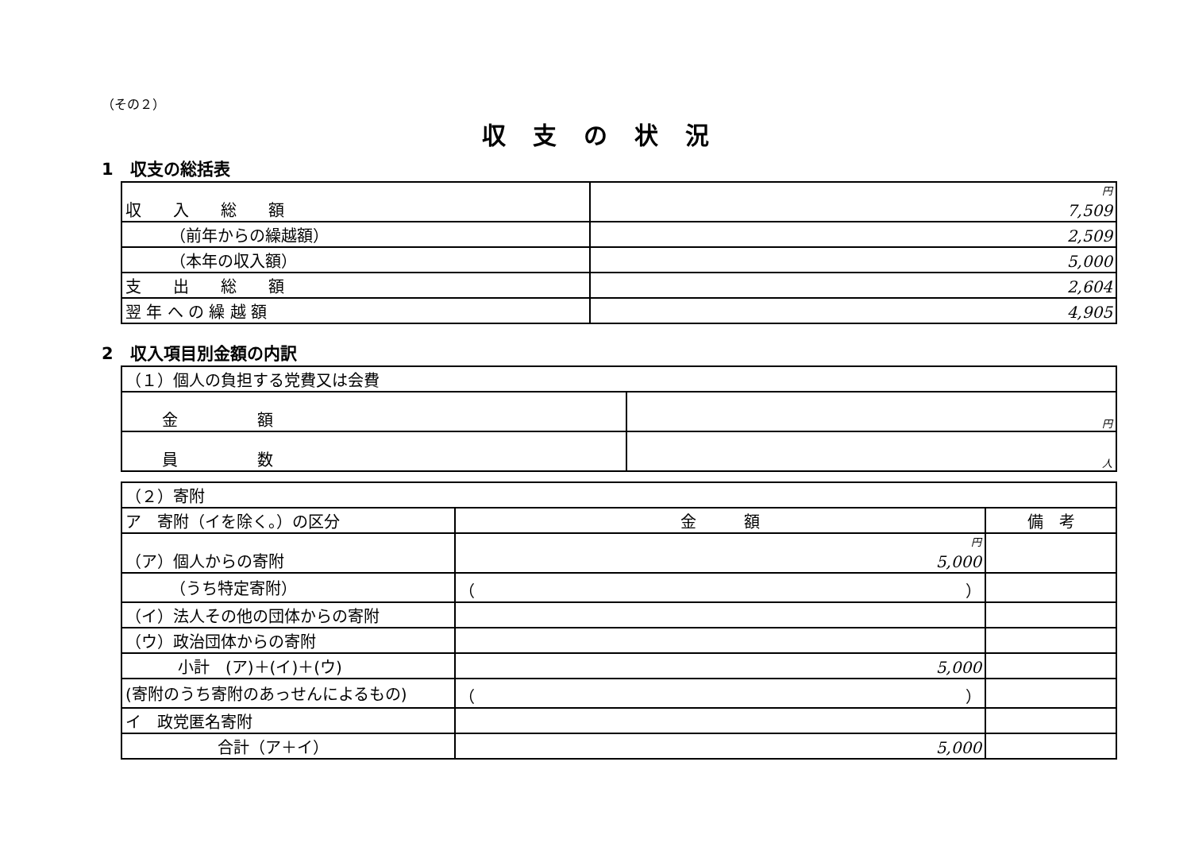（その２）
収支の状況
1　収支の総括表
| 収 入 総 額 | 円 7,509 |
| （前年からの繰越額） | 2,509 |
| （本年の収入額） | 5,000 |
| 支 出 総 額 | 2,604 |
| 翌 年 へ の 繰 越 額 | 4,905 |
2　収入項目別金額の内訳
| （１）個人の負担する党費又は会費 | |
| 金 額 | 円 |
| 員 数 | 人 |
| （２）寄附 | | |
| ア 寄附（イを除く。）の区分 | 金 額 | 備 考 |
| （ア）個人からの寄附 | 円 5,000 | |
| （うち特定寄附） | （ ） | |
| （イ）法人その他の団体からの寄附 | | |
| （ウ）政治団体からの寄附 | | |
| 小計 (ア)＋(イ)＋(ウ) | 5,000 | |
| (寄附のうち寄附のあっせんによるもの) | （ ） | |
| イ 政党匿名寄附 | | |
| 合計（ア＋イ） | 5,000 | |